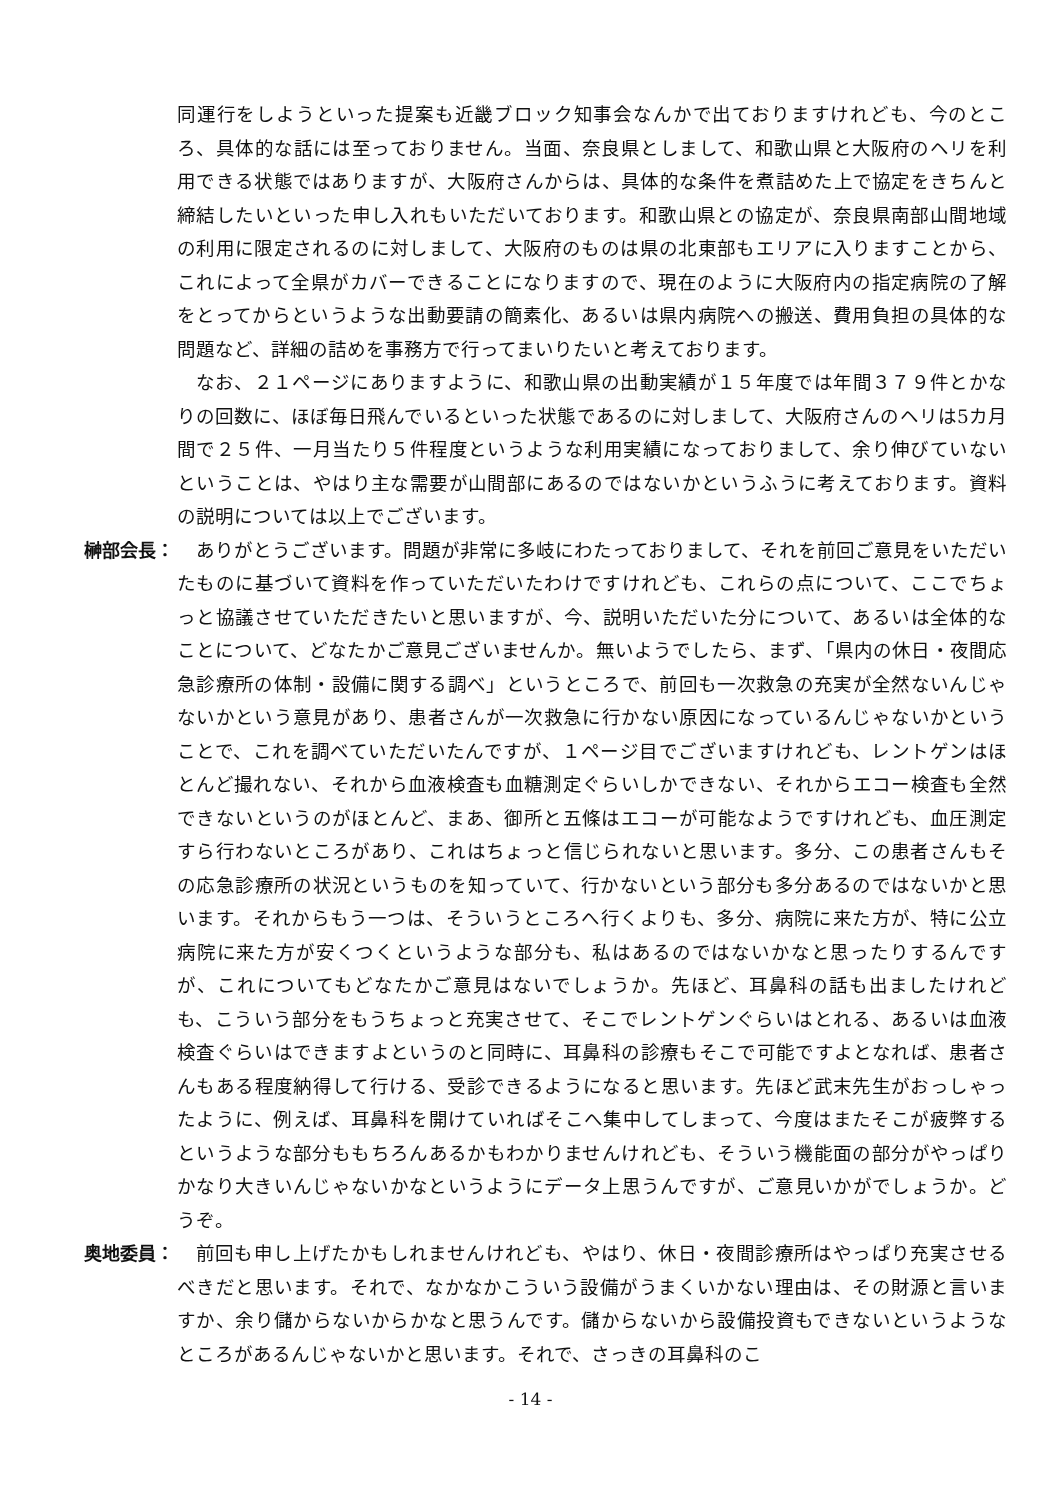同運行をしようといった提案も近畿ブロック知事会なんかで出ておりますけれども、今のところ、具体的な話には至っておりません。当面、奈良県としまして、和歌山県と大阪府のヘリを利用できる状態ではありますが、大阪府さんからは、具体的な条件を煮詰めた上で協定をきちんと締結したいといった申し入れもいただいております。和歌山県との協定が、奈良県南部山間地域の利用に限定されるのに対しまして、大阪府のものは県の北東部もエリアに入りますことから、これによって全県がカバーできることになりますので、現在のように大阪府内の指定病院の了解をとってからというような出動要請の簡素化、あるいは県内病院への搬送、費用負担の具体的な問題など、詳細の詰めを事務方で行ってまいりたいと考えております。
なお、２１ページにありますように、和歌山県の出動実績が１５年度では年間３７９件とかなりの回数に、ほぼ毎日飛んでいるといった状態であるのに対しまして、大阪府さんのヘリは5カ月間で２５件、一月当たり５件程度というような利用実績になっておりまして、余り伸びていないということは、やはり主な需要が山間部にあるのではないかというふうに考えております。資料の説明については以上でございます。
榊部会長： ありがとうございます。問題が非常に多岐にわたっておりまして、それを前回ご意見をいただいたものに基づいて資料を作っていただいたわけですけれども、これらの点について、ここでちょっと協議させていただきたいと思いますが、今、説明いただいた分について、あるいは全体的なことについて、どなたかご意見ございませんか。無いようでしたら、まず、「県内の休日・夜間応急診療所の体制・設備に関する調べ」というところで、前回も一次救急の充実が全然ないんじゃないかという意見があり、患者さんが一次救急に行かない原因になっているんじゃないかということで、これを調べていただいたんですが、１ページ目でございますけれども、レントゲンはほとんど撮れない、それから血液検査も血糖測定ぐらいしかできない、それからエコー検査も全然できないというのがほとんど、まあ、御所と五條はエコーが可能なようですけれども、血圧測定すら行わないところがあり、これはちょっと信じられないと思います。多分、この患者さんもその応急診療所の状況というものを知っていて、行かないという部分も多分あるのではないかと思います。それからもう一つは、そういうところへ行くよりも、多分、病院に来た方が、特に公立病院に来た方が安くつくというような部分も、私はあるのではないかなと思ったりするんですが、これについてもどなたかご意見はないでしょうか。先ほど、耳鼻科の話も出ましたけれども、こういう部分をもうちょっと充実させて、そこでレントゲンぐらいはとれる、あるいは血液検査ぐらいはできますよというのと同時に、耳鼻科の診療もそこで可能ですよとなれば、患者さんもある程度納得して行ける、受診できるようになると思います。先ほど武末先生がおっしゃったように、例えば、耳鼻科を開けていればそこへ集中してしまって、今度はまたそこが疲弊するというような部分ももちろんあるかもわかりませんけれども、そういう機能面の部分がやっぱりかなり大きいんじゃないかなというようにデータ上思うんですが、ご意見いかがでしょうか。どうぞ。
奥地委員： 前回も申し上げたかもしれませんけれども、やはり、休日・夜間診療所はやっぱり充実させるべきだと思います。それで、なかなかこういう設備がうまくいかない理由は、その財源と言いますか、余り儲からないからかなと思うんです。儲からないから設備投資もできないというようなところがあるんじゃないかと思います。それで、さっきの耳鼻科のこ
- 14 -